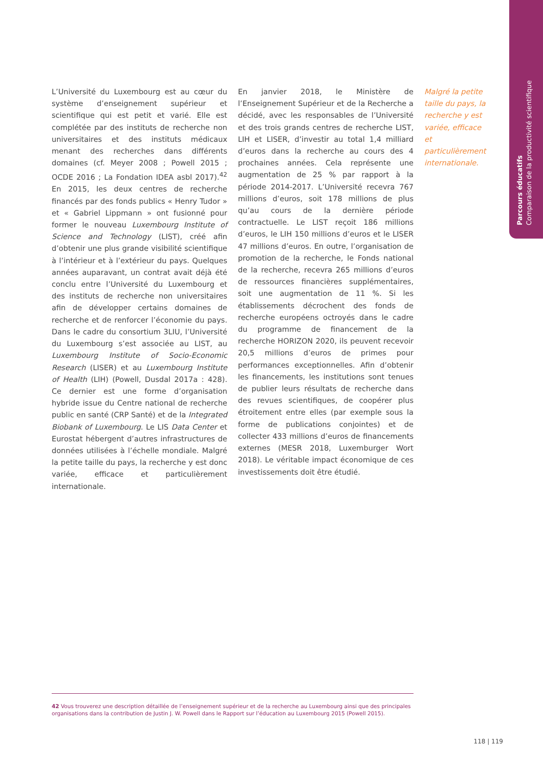Parcours éducatifs
Comparaison de la productivité scientifique
L’Université du Luxembourg est au cœur du système d’enseignement supérieur et scientifique qui est petit et varié. Elle est complétée par des instituts de recherche non universitaires et des instituts médicaux menant des recherches dans différents domaines (cf. Meyer 2008 ; Powell 2015 ; OCDE 2016 ; La Fondation IDEA asbl 2017).<sup>42</sup> En 2015, les deux centres de recherche financés par des fonds publics « Henry Tudor » et « Gabriel Lippmann » ont fusionné pour former le nouveau Luxembourg Institute of Science and Technology (LIST), créé afin d’obtenir une plus grande visibilité scientifique à l’intérieur et à l’extérieur du pays. Quelques années auparavant, un contrat avait déjà été conclu entre l’Université du Luxembourg et des instituts de recherche non universitaires afin de développer certains domaines de recherche et de renforcer l’économie du pays. Dans le cadre du consortium 3LIU, l’Université du Luxembourg s’est associée au LIST, au Luxembourg Institute of Socio-Economic Research (LISER) et au Luxembourg Institute of Health (LIH) (Powell, Dusdal 2017a : 428). Ce dernier est une forme d’organisation hybride issue du Centre national de recherche public en santé (CRP Santé) et de la Integrated Biobank of Luxembourg. Le LIS Data Center et Eurostat hébergent d’autres infrastructures de données utilisées à l’échelle mondiale. Malgré la petite taille du pays, la recherche y est donc variée, efficace et particulièrement internationale.
En janvier 2018, le Ministère de l’Enseignement Supérieur et de la Recherche a décidé, avec les responsables de l’Université et des trois grands centres de recherche LIST, LIH et LISER, d’investir au total 1,4 milliard d’euros dans la recherche au cours des 4 prochaines années. Cela représente une augmentation de 25 % par rapport à la période 2014-2017. L’Université recevra 767 millions d’euros, soit 178 millions de plus qu’au cours de la dernière période contractuelle. Le LIST reçoit 186 millions d’euros, le LIH 150 millions d’euros et le LISER 47 millions d’euros. En outre, l’organisation de promotion de la recherche, le Fonds national de la recherche, recevra 265 millions d’euros de ressources financières supplémentaires, soit une augmentation de 11 %. Si les établissements décrochent des fonds de recherche européens octroyés dans le cadre du programme de financement de la recherche HORIZON 2020, ils peuvent recevoir 20,5 millions d’euros de primes pour performances exceptionnelles. Afin d’obtenir les financements, les institutions sont tenues de publier leurs résultats de recherche dans des revues scientifiques, de coopérer plus étroitement entre elles (par exemple sous la forme de publications conjointes) et de collecter 433 millions d’euros de financements externes (MESR 2018, Luxemburger Wort 2018). Le véritable impact économique de ces investissements doit être étudié.
Malgré la petite taille du pays, la recherche y est variée, efficace et particulièrement internationale.
42 Vous trouverez une description détaillée de l’enseignement supérieur et de la recherche au Luxembourg ainsi que des principales organisations dans la contribution de Justin J. W. Powell dans le Rapport sur l’éducation au Luxembourg 2015 (Powell 2015).
118 | 119